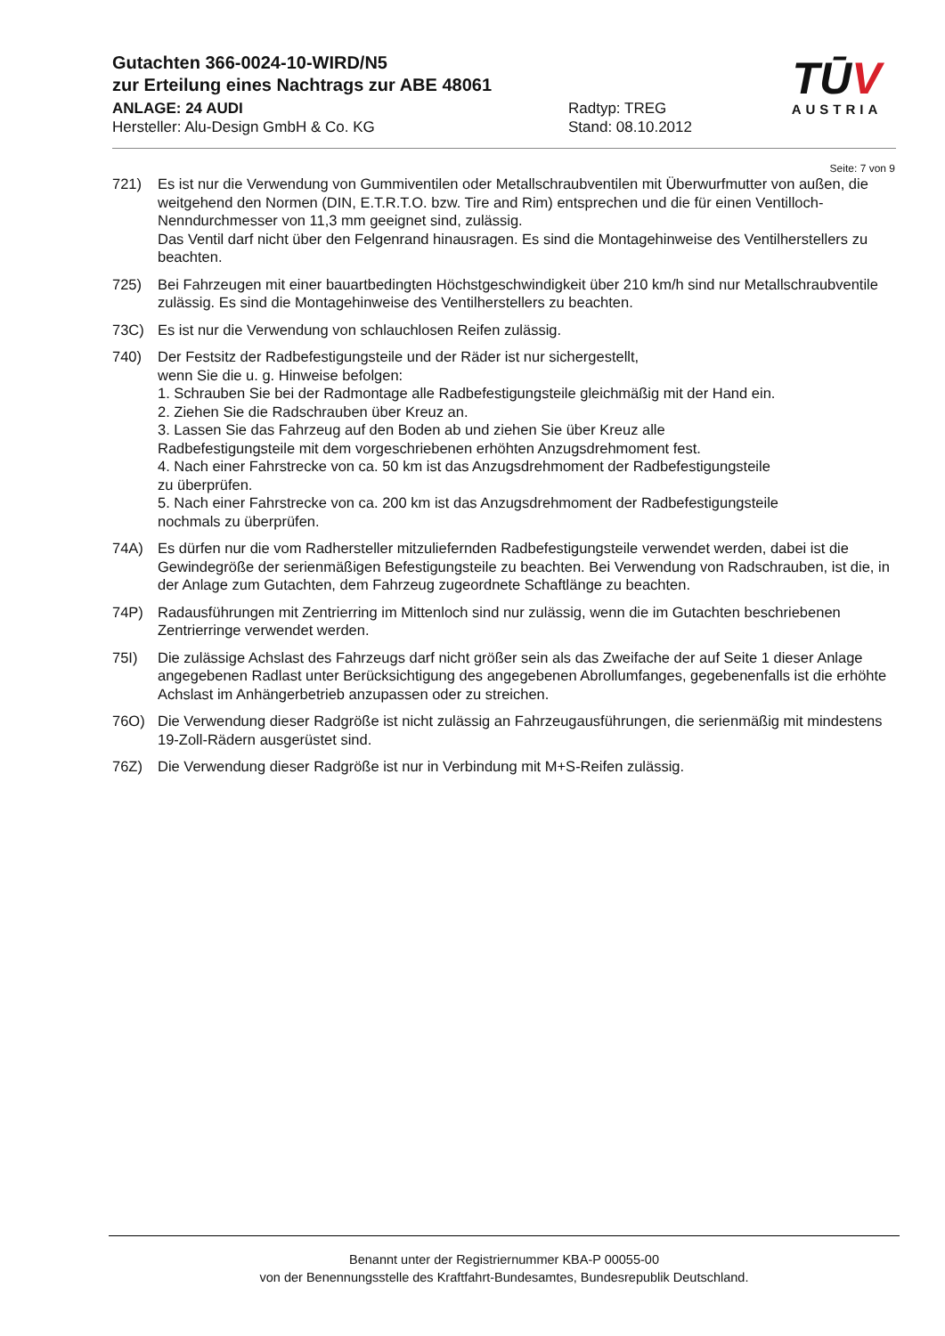Gutachten 366-0024-10-WIRD/N5
zur Erteilung eines Nachtrags zur ABE 48061
ANLAGE: 24 AUDI Radtyp: TREG
Hersteller: Alu-Design GmbH & Co. KG Stand: 08.10.2012
TŪV
AUSTRIA
Seite: 7 von 9
721) Es ist nur die Verwendung von Gummiventilen oder Metallschraubventilen mit Überwurfmutter von außen, die weitgehend den Normen (DIN, E.T.R.T.O. bzw. Tire and Rim) entsprechen und die für einen Ventilloch-Nenndurchmesser von 11,3 mm geeignet sind, zulässig.
Das Ventil darf nicht über den Felgenrand hinausragen. Es sind die Montagehinweise des Ventilherstellers zu beachten.
725) Bei Fahrzeugen mit einer bauartbedingten Höchstgeschwindigkeit über 210 km/h sind nur Metallschraubventile zulässig. Es sind die Montagehinweise des Ventilherstellers zu beachten.
73C) Es ist nur die Verwendung von schlauchlosen Reifen zulässig.
740) Der Festsitz der Radbefestigungsteile und der Räder ist nur sichergestellt,
wenn Sie die u. g. Hinweise befolgen:
1. Schrauben Sie bei der Radmontage alle Radbefestigungsteile gleichmäßig mit der Hand ein.
2. Ziehen Sie die Radschrauben über Kreuz an.
3. Lassen Sie das Fahrzeug auf den Boden ab und ziehen Sie über Kreuz alle
Radbefestigungsteile mit dem vorgeschriebenen erhöhten Anzugsdrehmoment fest.
4. Nach einer Fahrstrecke von ca. 50 km ist das Anzugsdrehmoment der Radbefestigungsteile
zu überprüfen.
5. Nach einer Fahrstrecke von ca. 200 km ist das Anzugsdrehmoment der Radbefestigungsteile
nochmals zu überprüfen.
74A) Es dürfen nur die vom Radhersteller mitzuliefernden Radbefestigungsteile verwendet werden, dabei ist die Gewindegröße der serienmäßigen Befestigungsteile zu beachten. Bei Verwendung von Radschrauben, ist die, in der Anlage zum Gutachten, dem Fahrzeug zugeordnete Schaftlänge zu beachten.
74P) Radausführungen mit Zentrierring im Mittenloch sind nur zulässig, wenn die im Gutachten beschriebenen Zentrierringe verwendet werden.
75I) Die zulässige Achslast des Fahrzeugs darf nicht größer sein als das Zweifache der auf Seite 1 dieser Anlage angegebenen Radlast unter Berücksichtigung des angegebenen Abrollumfanges, gegebenenfalls ist die erhöhte Achslast im Anhängerbetrieb anzupassen oder zu streichen.
76O) Die Verwendung dieser Radgröße ist nicht zulässig an Fahrzeugausführungen, die serienmäßig mit mindestens 19-Zoll-Rädern ausgerüstet sind.
76Z) Die Verwendung dieser Radgröße ist nur in Verbindung mit M+S-Reifen zulässig.
Benannt unter der Registriernummer KBA-P 00055-00
von der Benennungsstelle des Kraftfahrt-Bundesamtes, Bundesrepublik Deutschland.